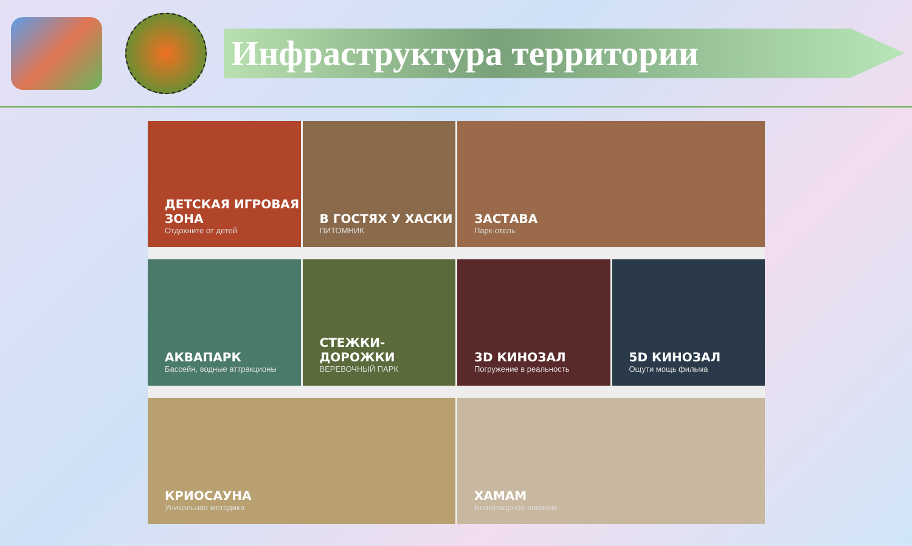Инфраструктура территории
ДЕТСКАЯ ИГРОВАЯ ЗОНА
Отдохните от детей
В ГОСТЯХ У ХАСКИ
ПИТОМНИК
ЗАСТАВА
Парк-отель
АКВАПАРК
Бассейн, водные аттракционы
СТЕЖКИ-ДОРОЖКИ
ВЕРЕВОЧНЫЙ ПАРК
3D КИНОЗАЛ
Погружение в реальность
5D КИНОЗАЛ
Ощути мощь фильма
КРИОСАУНА
Уникальная методика
ХАМАМ
Благотворное влияние